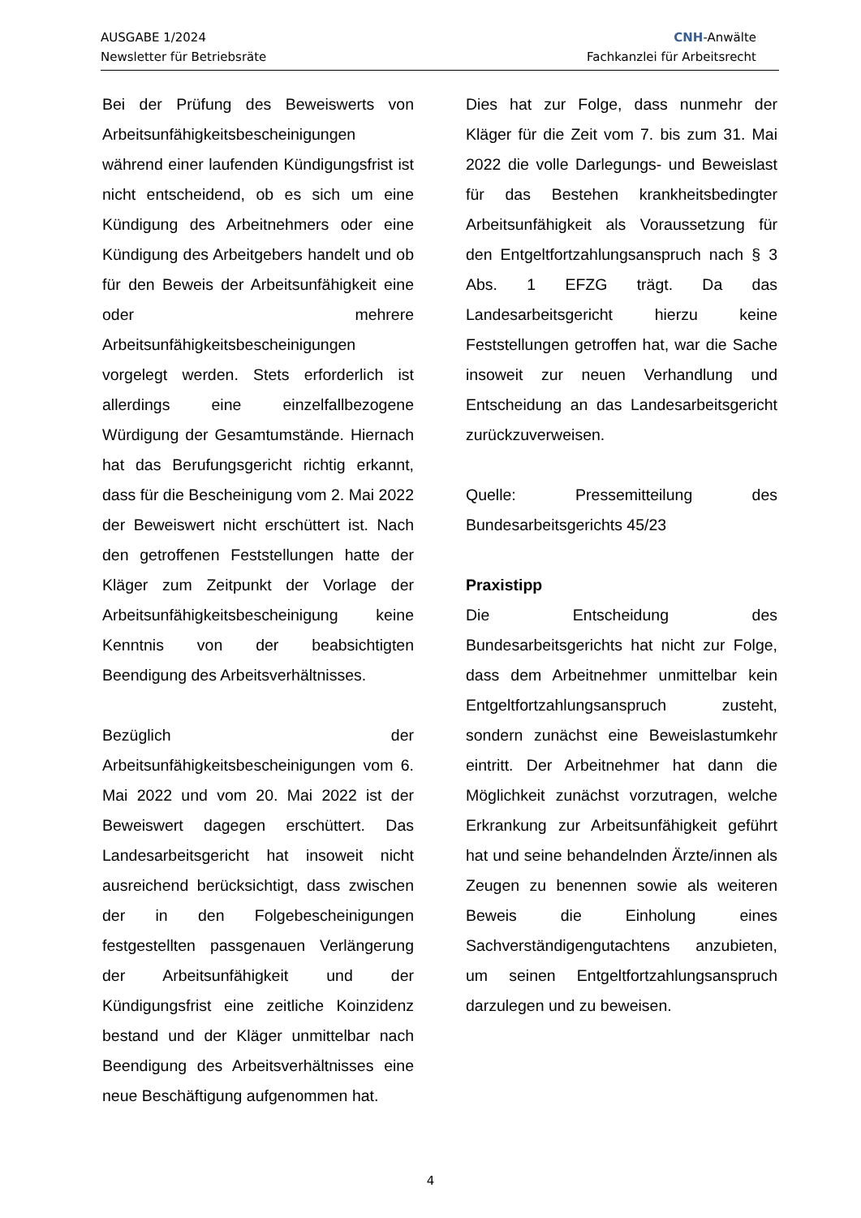AUSGABE 1/2024
Newsletter für Betriebsräte
CNH-Anwälte
Fachkanzlei für Arbeitsrecht
Bei der Prüfung des Beweiswerts von Arbeitsunfähigkeitsbescheinigungen während einer laufenden Kündigungsfrist ist nicht entscheidend, ob es sich um eine Kündigung des Arbeitnehmers oder eine Kündigung des Arbeitgebers handelt und ob für den Beweis der Arbeitsunfähigkeit eine oder mehrere Arbeitsunfähigkeitsbescheinigungen vorgelegt werden. Stets erforderlich ist allerdings eine einzelfallbezogene Würdigung der Gesamtumstände. Hiernach hat das Berufungsgericht richtig erkannt, dass für die Bescheinigung vom 2. Mai 2022 der Beweiswert nicht erschüttert ist. Nach den getroffenen Feststellungen hatte der Kläger zum Zeitpunkt der Vorlage der Arbeitsunfähigkeitsbescheinigung keine Kenntnis von der beabsichtigten Beendigung des Arbeitsverhältnisses.
Bezüglich der Arbeitsunfähigkeitsbescheinigungen vom 6. Mai 2022 und vom 20. Mai 2022 ist der Beweiswert dagegen erschüttert. Das Landesarbeitsgericht hat insoweit nicht ausreichend berücksichtigt, dass zwischen der in den Folgebescheinigungen festgestellten passgenauen Verlängerung der Arbeitsunfähigkeit und der Kündigungsfrist eine zeitliche Koinzidenz bestand und der Kläger unmittelbar nach Beendigung des Arbeitsverhältnisses eine neue Beschäftigung aufgenommen hat.
Dies hat zur Folge, dass nunmehr der Kläger für die Zeit vom 7. bis zum 31. Mai 2022 die volle Darlegungs- und Beweislast für das Bestehen krankheitsbedingter Arbeitsunfähigkeit als Voraussetzung für den Entgeltfortzahlungsanspruch nach § 3 Abs. 1 EFZG trägt. Da das Landesarbeitsgericht hierzu keine Feststellungen getroffen hat, war die Sache insoweit zur neuen Verhandlung und Entscheidung an das Landesarbeitsgericht zurückzuverweisen.
Quelle: Pressemitteilung des Bundesarbeitsgerichts 45/23
Praxistipp
Die Entscheidung des Bundesarbeitsgerichts hat nicht zur Folge, dass dem Arbeitnehmer unmittelbar kein Entgeltfortzahlungsanspruch zusteht, sondern zunächst eine Beweislastumkehr eintritt. Der Arbeitnehmer hat dann die Möglichkeit zunächst vorzutragen, welche Erkrankung zur Arbeitsunfähigkeit geführt hat und seine behandelnden Ärzte/innen als Zeugen zu benennen sowie als weiteren Beweis die Einholung eines Sachverständigengutachtens anzubieten, um seinen Entgeltfortzahlungsanspruch darzulegen und zu beweisen.
4